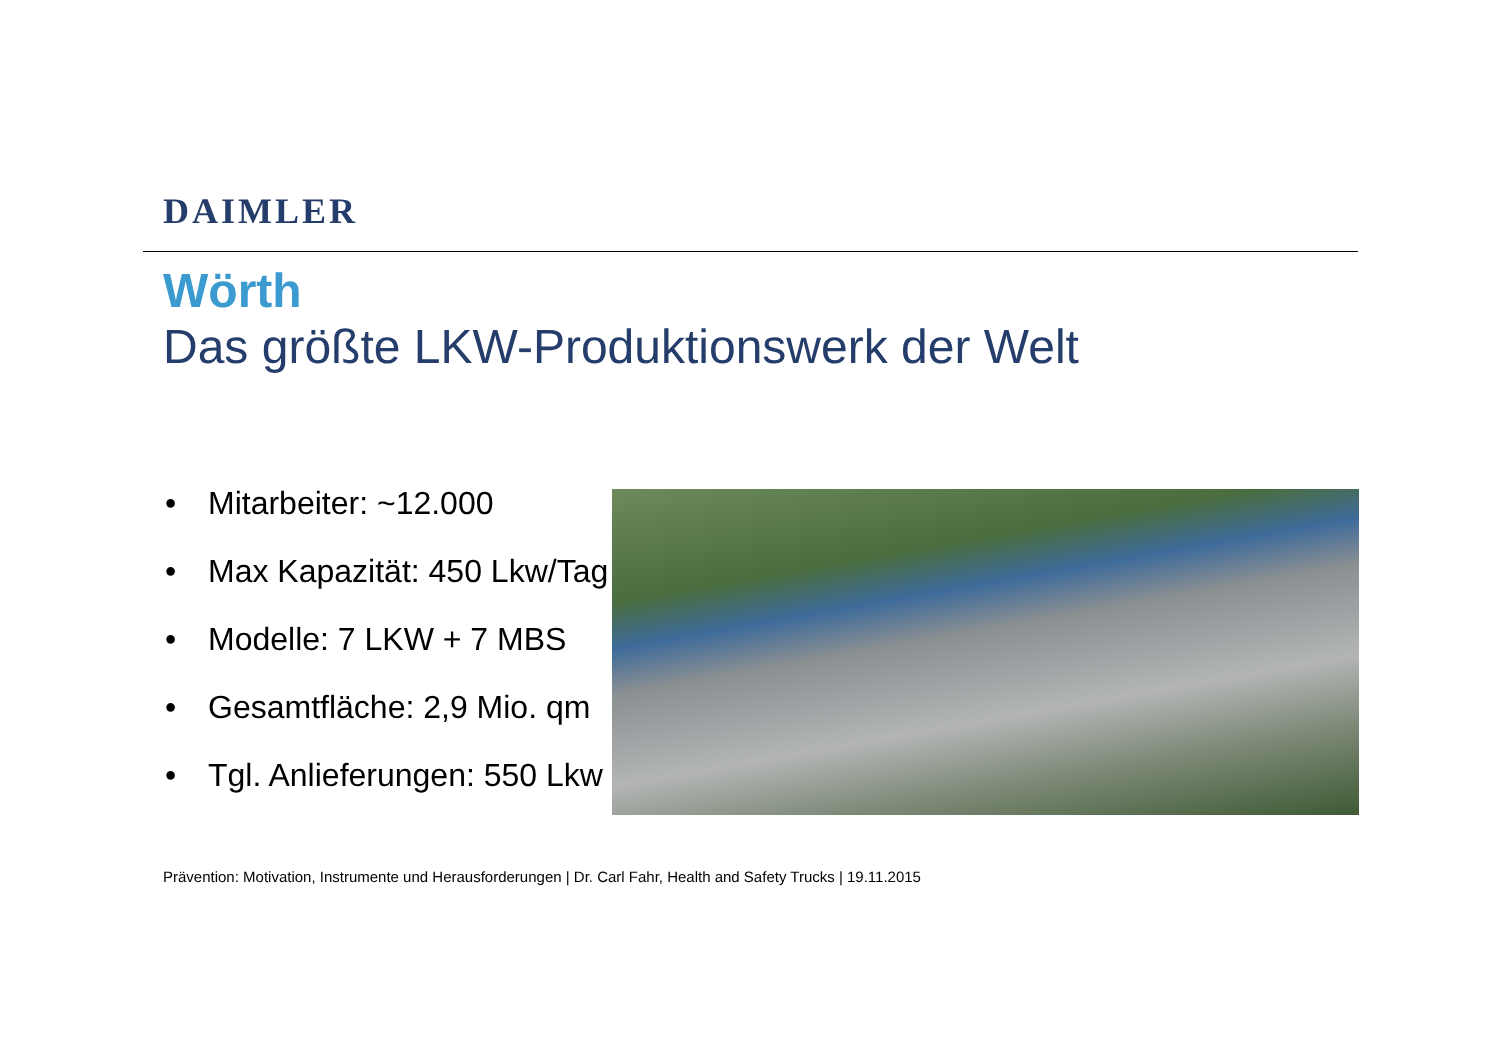DAIMLER
Wörth
Das größte LKW-Produktionswerk der Welt
• Mitarbeiter: ~12.000
• Max Kapazität: 450 Lkw/Tag
• Modelle: 7 LKW + 7 MBS
• Gesamtfläche: 2,9 Mio. qm
• Tgl. Anlieferungen: 550 Lkw
Prävention: Motivation, Instrumente und Herausforderungen | Dr. Carl Fahr, Health and Safety Trucks | 19.11.2015